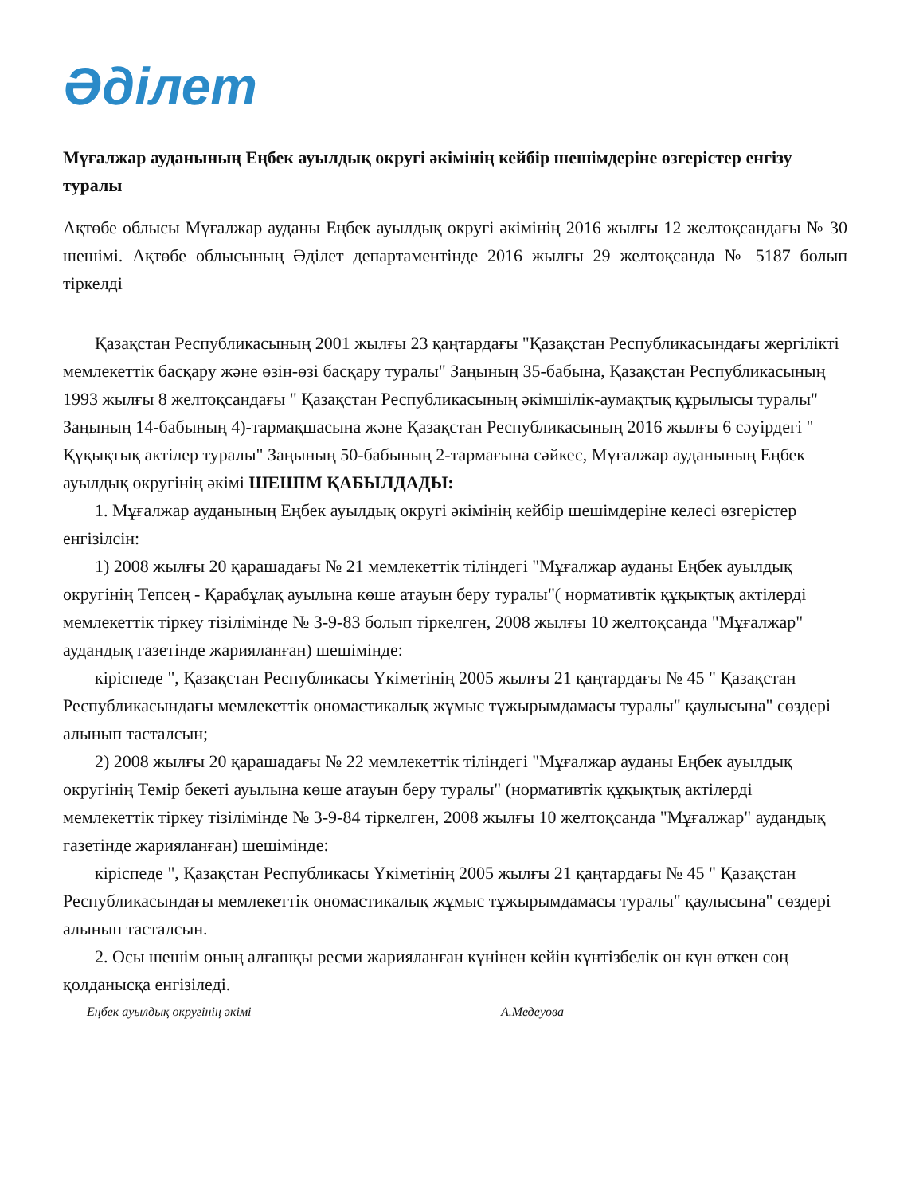Әділет
Мұғалжар ауданының Еңбек ауылдық округі әкімінің кейбір шешімдеріне өзгерістер енгізу туралы
Ақтөбе облысы Мұғалжар ауданы Еңбек ауылдық округі әкімінің 2016 жылғы 12 желтоқсандағы № 30 шешімі. Ақтөбе облысының Әділет департаментінде 2016 жылғы 29 желтоқсанда № 5187 болып тіркелді
Қазақстан Республикасының 2001 жылғы 23 қаңтардағы "Қазақстан Республикасындағы жергілікті мемлекеттік басқару және өзін-өзі басқару туралы" Заңының 35-бабына, Қазақстан Республикасының 1993 жылғы 8 желтоқсандағы " Қазақстан Республикасының әкімшілік-аумақтық құрылысы туралы" Заңының 14-бабының 4)-тармақшасына және Қазақстан Республикасының 2016 жылғы 6 сәуірдегі " Құқықтық актілер туралы" Заңының 50-бабының 2-тармағына сәйкес, Мұғалжар ауданының Еңбек ауылдық округінің әкімі ШЕШІМ ҚАБЫЛДАДЫ:
1. Мұғалжар ауданының Еңбек ауылдық округі әкімінің кейбір шешімдеріне келесі өзгерістер енгізілсін:
1) 2008 жылғы 20 қарашадағы № 21 мемлекеттік тіліндегі "Мұғалжар ауданы Еңбек ауылдық округінің Тепсең - Қарабұлақ ауылына көше атауын беру туралы"( нормативтік құқықтық актілерді мемлекеттік тіркеу тізілімінде № 3-9-83 болып тіркелген, 2008 жылғы 10 желтоқсанда "Мұғалжар" аудандық газетінде жарияланған) шешімінде:
кіріспеде ", Қазақстан Республикасы Үкіметінің 2005 жылғы 21 қаңтардағы № 45 " Қазақстан Республикасындағы мемлекеттік ономастикалық жұмыс тұжырымдамасы туралы" қаулысына" сөздері алынып тасталсын;
2) 2008 жылғы 20 қарашадағы № 22 мемлекеттік тіліндегі "Мұғалжар ауданы Еңбек ауылдық округінің Темір бекеті ауылына көше атауын беру туралы" (нормативтік құқықтық актілерді мемлекеттік тіркеу тізілімінде № 3-9-84 тіркелген, 2008 жылғы 10 желтоқсанда "Мұғалжар" аудандық газетінде жарияланған) шешімінде:
кіріспеде ", Қазақстан Республикасы Үкіметінің 2005 жылғы 21 қаңтардағы № 45 " Қазақстан Республикасындағы мемлекеттік ономастикалық жұмыс тұжырымдамасы туралы" қаулысына" сөздері алынып тасталсын.
2. Осы шешім оның алғашқы ресми жарияланған күнінен кейін күнтізбелік он күн өткен соң қолданысқа енгізіледі.
Еңбек ауылдық округінің әкімі А.Медеуова